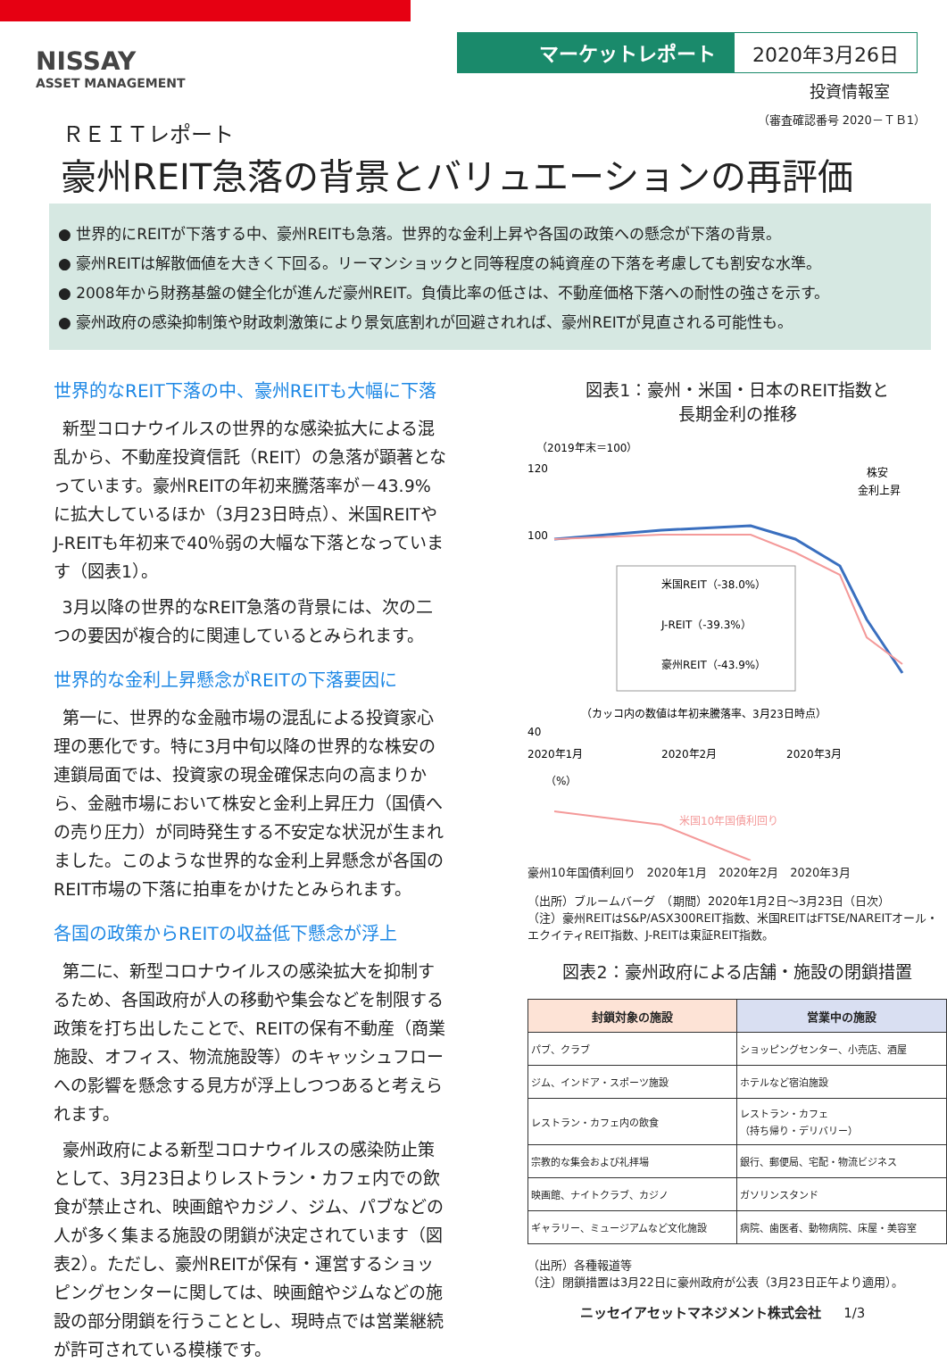NISSAY
ASSET MANAGEMENT
マーケットレポート 2020年3月26日
投資情報室
（審査確認番号 2020－ＴＢ1）
ＲＥＩＴレポート
豪州REIT急落の背景とバリュエーションの再評価
● 世界的にREITが下落する中、豪州REITも急落。世界的な金利上昇や各国の政策への懸念が下落の背景。
● 豪州REITは解散価値を大きく下回る。リーマンショックと同等程度の純資産の下落を考慮しても割安な水準。
● 2008年から財務基盤の健全化が進んだ豪州REIT。負債比率の低さは、不動産価格下落への耐性の強さを示す。
● 豪州政府の感染抑制策や財政刺激策により景気底割れが回避されれば、豪州REITが見直される可能性も。
世界的なREIT下落の中、豪州REITも大幅に下落
新型コロナウイルスの世界的な感染拡大による混乱から、不動産投資信託（REIT）の急落が顕著となっています。豪州REITの年初来騰落率が－43.9%に拡大しているほか（3月23日時点）、米国REITやJ-REITも年初来で40％弱の大幅な下落となっています（図表1）。
3月以降の世界的なREIT急落の背景には、次の二つの要因が複合的に関連しているとみられます。
世界的な金利上昇懸念がREITの下落要因に
第一に、世界的な金融市場の混乱による投資家心理の悪化です。特に3月中旬以降の世界的な株安の連鎖局面では、投資家の現金確保志向の高まりから、金融市場において株安と金利上昇圧力（国債への売り圧力）が同時発生する不安定な状況が生まれました。このような世界的な金利上昇懸念が各国のREIT市場の下落に拍車をかけたとみられます。
各国の政策からREITの収益低下懸念が浮上
第二に、新型コロナウイルスの感染拡大を抑制するため、各国政府が人の移動や集会などを制限する政策を打ち出したことで、REITの保有不動産（商業施設、オフィス、物流施設等）のキャッシュフローへの影響を懸念する見方が浮上しつつあると考えられます。
豪州政府による新型コロナウイルスの感染防止策として、3月23日よりレストラン・カフェ内での飲食が禁止され、映画館やカジノ、ジム、パブなどの人が多く集まる施設の閉鎖が決定されています（図表2）。ただし、豪州REITが保有・運営するショッピングセンターに関しては、映画館やジムなどの施設の部分閉鎖を行うこととし、現時点では営業継続が許可されている模様です。
図表1：豪州・米国・日本のREIT指数と
長期金利の推移
（2019年末＝100）
株安
金利上昇
120
100
40
米国REIT（-38.0%）
J-REIT（-39.3%）
豪州REIT（-43.9%）
（カッコ内の数値は年初来騰落率、3月23日時点）
2020年1月
2020年2月
2020年3月
（%）
米国10年国債利回り
豪州10年国債利回り　2020年1月　2020年2月　2020年3月
（出所）ブルームバーグ　（期間）2020年1月2日～3月23日（日次）
（注）豪州REITはS&P/ASX300REIT指数、米国REITはFTSE/NAREITオール・エクイティREIT指数、J-REITは東証REIT指数。
図表2：豪州政府による店舗・施設の閉鎖措置
| 封鎖対象の施設 | 営業中の施設 |
| --- | --- |
| パブ、クラブ | ショッピングセンター、小売店、酒屋 |
| ジム、インドア・スポーツ施設 | ホテルなど宿泊施設 |
| レストラン・カフェ内の飲食 | レストラン・カフェ （持ち帰り・デリバリー） |
| 宗教的な集会および礼拝場 | 銀行、郵便局、宅配・物流ビジネス |
| 映画館、ナイトクラブ、カジノ | ガソリンスタンド |
| ギャラリー、ミュージアムなど文化施設 | 病院、歯医者、動物病院、床屋・美容室 |
（出所）各種報道等
（注）閉鎖措置は3月22日に豪州政府が公表（3月23日正午より適用）。
ニッセイアセットマネジメント株式会社 1/3